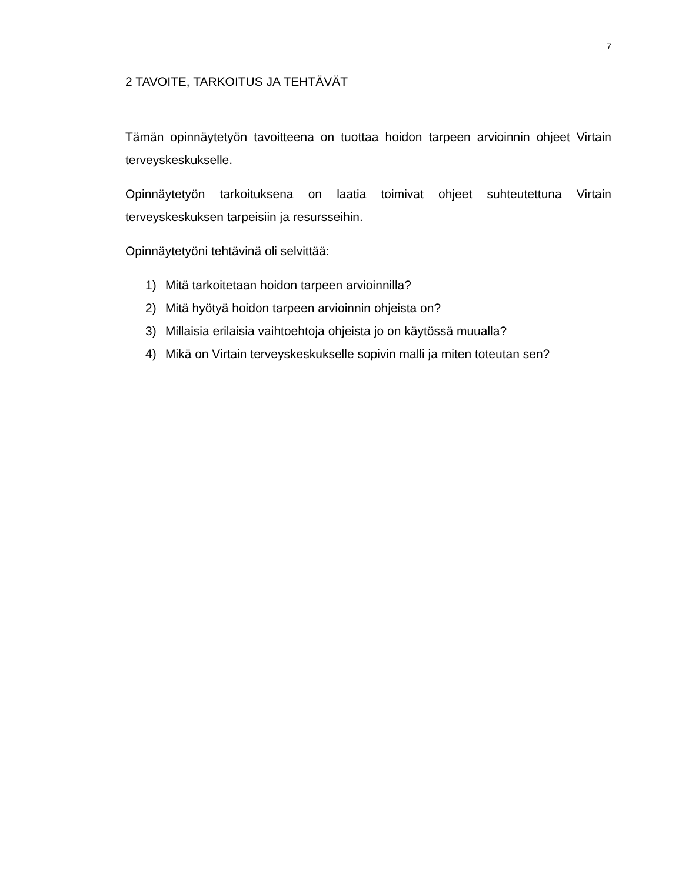7
2 TAVOITE, TARKOITUS JA TEHTÄVÄT
Tämän opinnäytetyön tavoitteena on tuottaa hoidon tarpeen arvioinnin ohjeet Virtain terveyskeskukselle.
Opinnäytetyön tarkoituksena on laatia toimivat ohjeet suhteutettuna Virtain terveyskeskuksen tarpeisiin ja resursseihin.
Opinnäytetyöni tehtävinä oli selvittää:
1) Mitä tarkoitetaan hoidon tarpeen arvioinnilla?
2) Mitä hyötyä hoidon tarpeen arvioinnin ohjeista on?
3) Millaisia erilaisia vaihtoehtoja ohjeista jo on käytössä muualla?
4) Mikä on Virtain terveyskeskukselle sopivin malli ja miten toteutan sen?